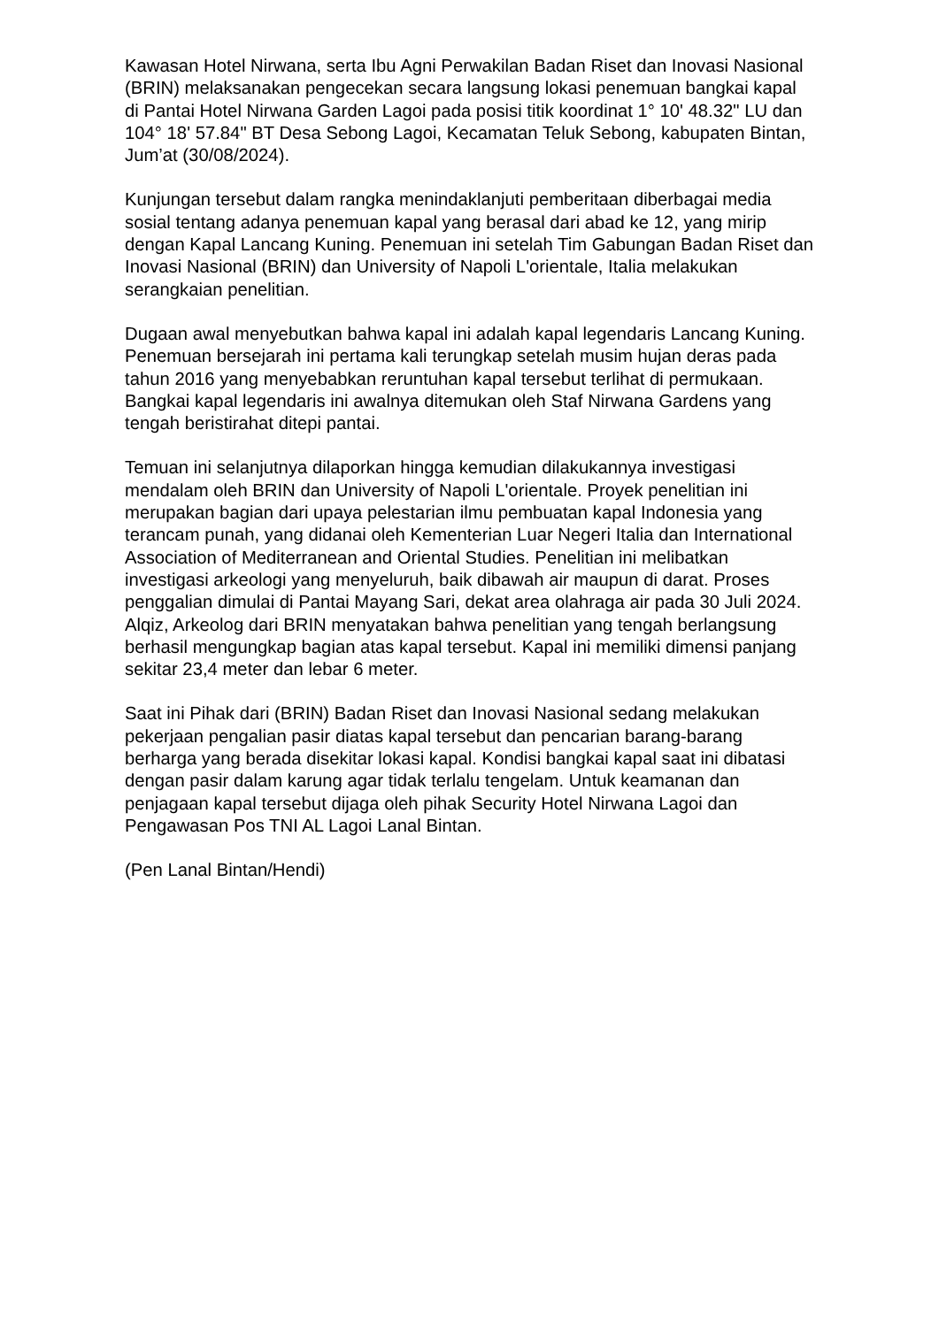Kawasan Hotel Nirwana, serta Ibu Agni Perwakilan Badan Riset dan Inovasi Nasional (BRIN) melaksanakan pengecekan secara langsung lokasi penemuan bangkai kapal di Pantai Hotel Nirwana Garden Lagoi pada posisi titik koordinat 1° 10' 48.32" LU dan 104° 18' 57.84" BT Desa Sebong Lagoi, Kecamatan Teluk Sebong, kabupaten Bintan, Jum’at (30/08/2024).
Kunjungan tersebut dalam rangka menindaklanjuti pemberitaan diberbagai media sosial tentang adanya penemuan kapal yang berasal dari abad ke 12, yang mirip dengan Kapal Lancang Kuning. Penemuan ini setelah Tim Gabungan Badan Riset dan Inovasi Nasional (BRIN) dan University of Napoli L'orientale, Italia melakukan serangkaian penelitian.
Dugaan awal menyebutkan bahwa kapal ini adalah kapal legendaris Lancang Kuning. Penemuan bersejarah ini pertama kali terungkap setelah musim hujan deras pada tahun 2016 yang menyebabkan reruntuhan kapal tersebut terlihat di permukaan. Bangkai kapal legendaris ini awalnya ditemukan oleh Staf Nirwana Gardens yang tengah beristirahat ditepi pantai.
Temuan ini selanjutnya dilaporkan hingga kemudian dilakukannya investigasi mendalam oleh BRIN dan University of Napoli L'orientale. Proyek penelitian ini merupakan bagian dari upaya pelestarian ilmu pembuatan kapal Indonesia yang terancam punah, yang didanai oleh Kementerian Luar Negeri Italia dan International Association of Mediterranean and Oriental Studies. Penelitian ini melibatkan investigasi arkeologi yang menyeluruh, baik dibawah air maupun di darat. Proses penggalian dimulai di Pantai Mayang Sari, dekat area olahraga air pada 30 Juli 2024. Alqiz, Arkeolog dari BRIN menyatakan bahwa penelitian yang tengah berlangsung berhasil mengungkap bagian atas kapal tersebut. Kapal ini memiliki dimensi panjang sekitar 23,4 meter dan lebar 6 meter.
Saat ini Pihak dari (BRIN) Badan Riset dan Inovasi Nasional sedang melakukan pekerjaan pengalian pasir diatas kapal tersebut dan pencarian barang-barang berharga yang berada disekitar lokasi kapal. Kondisi bangkai kapal saat ini dibatasi dengan pasir dalam karung agar tidak terlalu tengelam. Untuk keamanan dan penjagaan kapal tersebut dijaga oleh pihak Security Hotel Nirwana Lagoi dan Pengawasan Pos TNI AL Lagoi Lanal Bintan.
(Pen Lanal Bintan/Hendi)